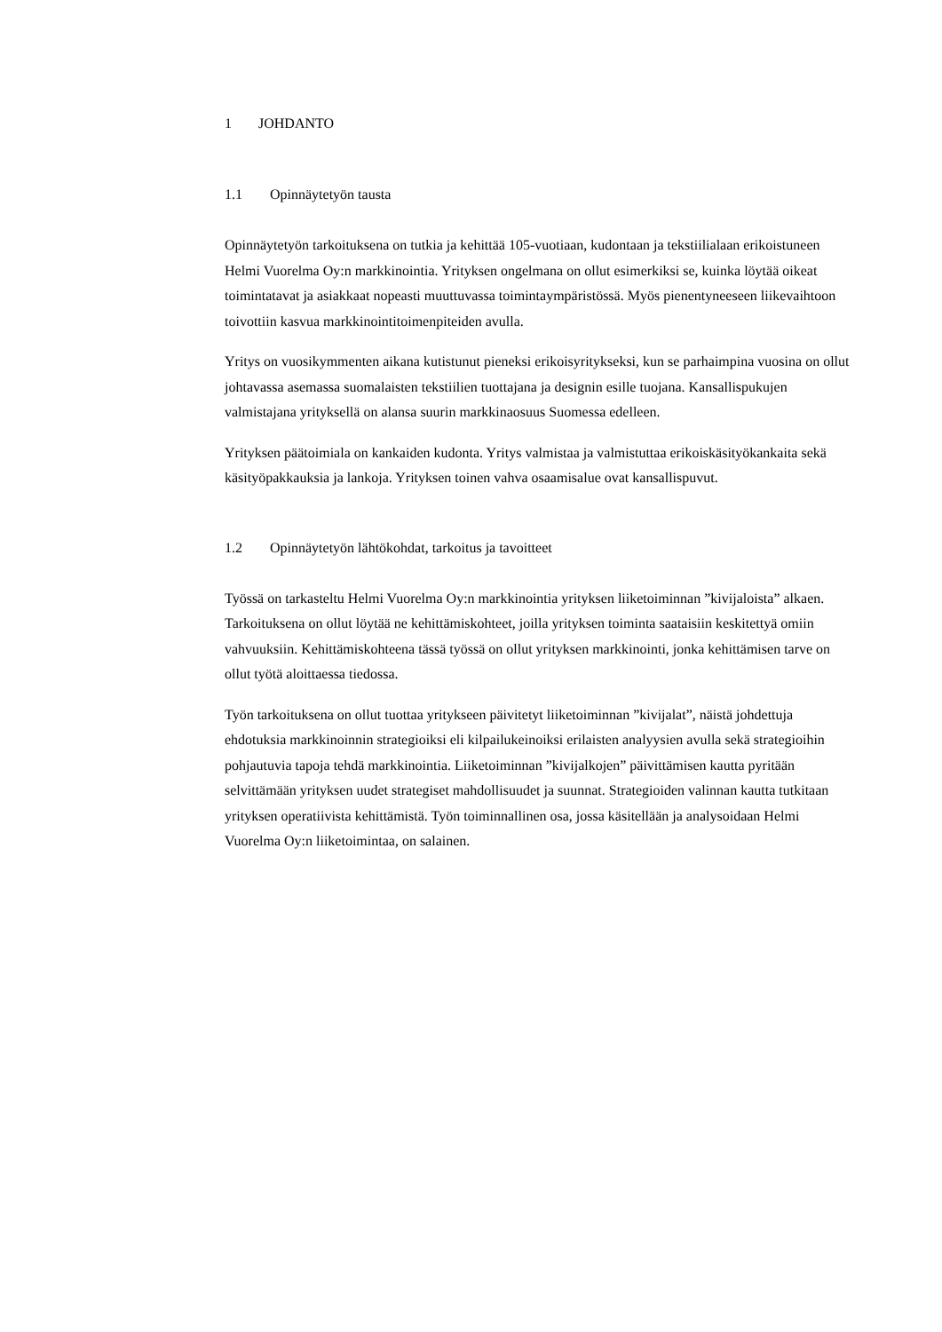1 JOHDANTO
1.1 Opinnäytetyön tausta
Opinnäytetyön tarkoituksena on tutkia ja kehittää 105-vuotiaan, kudontaan ja tekstiilialaan erikoistuneen Helmi Vuorelma Oy:n markkinointia. Yrityksen ongelmana on ollut esimerkiksi se, kuinka löytää oikeat toimintatavat ja asiakkaat nopeasti muuttuvassa toimintaympäristössä. Myös pienentyneeseen liikevaihtoon toivottiin kasvua markkinointitoimenpiteiden avulla.
Yritys on vuosikymmenten aikana kutistunut pieneksi erikoisyritykseksi, kun se parhaimpina vuosina on ollut johtavassa asemassa suomalaisten tekstiilien tuottajana ja designin esille tuojana. Kansallispukujen valmistajana yrityksellä on alansa suurin markkinaosuus Suomessa edelleen.
Yrityksen päätoimiala on kankaiden kudonta. Yritys valmistaa ja valmistuttaa erikoiskäsityökankaita sekä käsityöpakkauksia ja lankoja. Yrityksen toinen vahva osaamisalue ovat kansallispuvut.
1.2 Opinnäytetyön lähtökohdat, tarkoitus ja tavoitteet
Työssä on tarkasteltu Helmi Vuorelma Oy:n markkinointia yrityksen liiketoiminnan ”kivijaloista” alkaen. Tarkoituksena on ollut löytää ne kehittämiskohteet, joilla yrityksen toiminta saataisiin keskitettyä omiin vahvuuksiin. Kehittämiskohteena tässä työssä on ollut yrityksen markkinointi, jonka kehittämisen tarve on ollut työtä aloittaessa tiedossa.
Työn tarkoituksena on ollut tuottaa yritykseen päivitetyt liiketoiminnan ”kivijalat”, näistä johdettuja ehdotuksia markkinoinnin strategioiksi eli kilpailukeinoiksi erilaisten analyysien avulla sekä strategioihin pohjautuvia tapoja tehdä markkinointia. Liiketoiminnan ”kivijalkojen” päivittämisen kautta pyritään selvittämään yrityksen uudet strategiset mahdollisuudet ja suunnat. Strategioiden valinnan kautta tutkitaan yrityksen operatiivista kehittämistä. Työn toiminnallinen osa, jossa käsitellään ja analysoidaan Helmi Vuorelma Oy:n liiketoimintaa, on salainen.